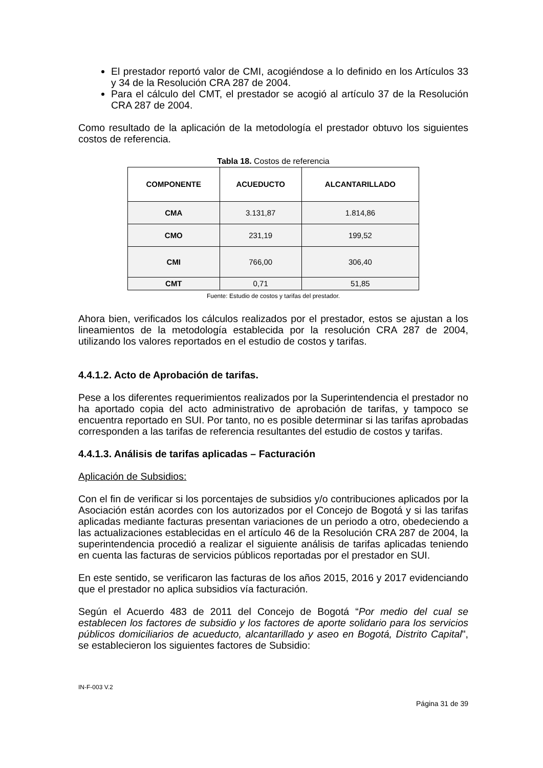El prestador reportó valor de CMI, acogiéndose a lo definido en los Artículos 33 y 34 de la Resolución CRA 287 de 2004.
Para el cálculo del CMT, el prestador se acogió al artículo 37 de la Resolución CRA 287 de 2004.
Como resultado de la aplicación de la metodología el prestador obtuvo los siguientes costos de referencia.
Tabla 18. Costos de referencia
| COMPONENTE | ACUEDUCTO | ALCANTARILLADO |
| --- | --- | --- |
| CMA | 3.131,87 | 1.814,86 |
| CMO | 231,19 | 199,52 |
| CMI | 766,00 | 306,40 |
| CMT | 0,71 | 51,85 |
Fuente: Estudio de costos y tarifas del prestador.
Ahora bien, verificados los cálculos realizados por el prestador, estos se ajustan a los lineamientos de la metodología establecida por la resolución CRA 287 de 2004, utilizando los valores reportados en el estudio de costos y tarifas.
4.4.1.2. Acto de Aprobación de tarifas.
Pese a los diferentes requerimientos realizados por la Superintendencia el prestador no ha aportado copia del acto administrativo de aprobación de tarifas, y tampoco se encuentra reportado en SUI. Por tanto, no es posible determinar si las tarifas aprobadas corresponden a las tarifas de referencia resultantes del estudio de costos y tarifas.
4.4.1.3. Análisis de tarifas aplicadas – Facturación
Aplicación de Subsidios:
Con el fin de verificar si los porcentajes de subsidios y/o contribuciones aplicados por la Asociación están acordes con los autorizados por el Concejo de Bogotá y si las tarifas aplicadas mediante facturas presentan variaciones de un periodo a otro, obedeciendo a las actualizaciones establecidas en el artículo 46 de la Resolución CRA 287 de 2004, la superintendencia procedió a realizar el siguiente análisis de tarifas aplicadas teniendo en cuenta las facturas de servicios públicos reportadas por el prestador en SUI.
En este sentido, se verificaron las facturas de los años 2015, 2016 y 2017 evidenciando que el prestador no aplica subsidios vía facturación.
Según el Acuerdo 483 de 2011 del Concejo de Bogotá “Por medio del cual se establecen los factores de subsidio y los factores de aporte solidario para los servicios públicos domiciliarios de acueducto, alcantarillado y aseo en Bogotá, Distrito Capital", se establecieron los siguientes factores de Subsidio:
IN-F-003 V.2
Página 31 de 39